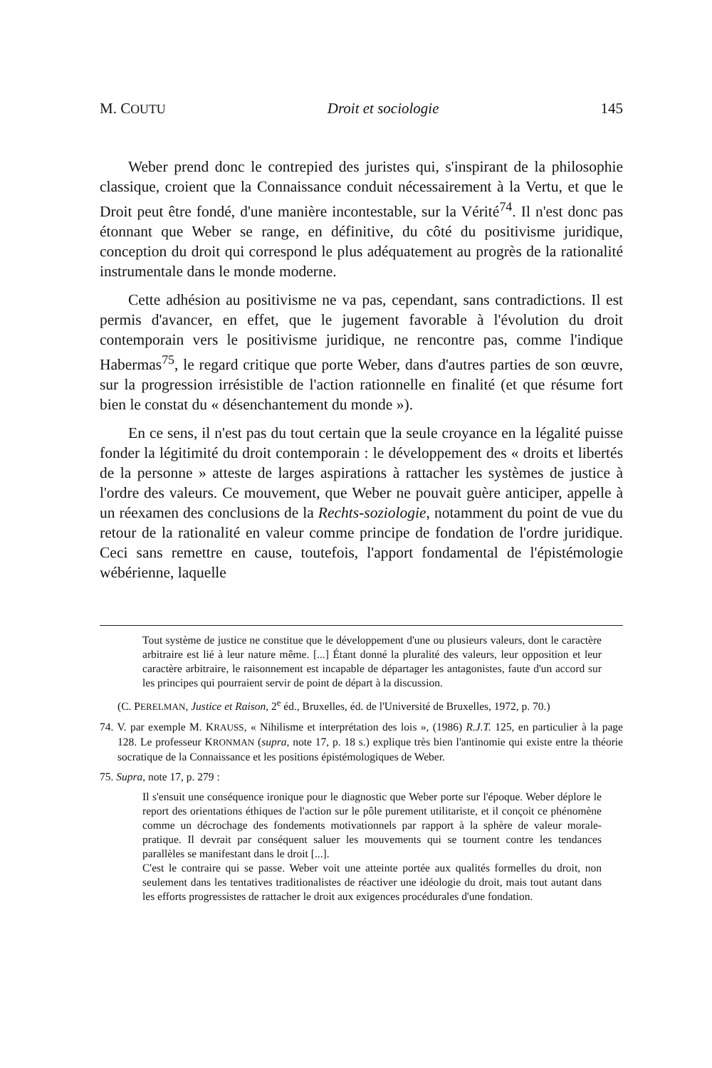M. COUTU Droit et sociologie 145
Weber prend donc le contrepied des juristes qui, s'inspirant de la philosophie classique, croient que la Connaissance conduit nécessairement à la Vertu, et que le Droit peut être fondé, d'une manière incontestable, sur la Vérité<sup>74</sup>. Il n'est donc pas étonnant que Weber se range, en définitive, du côté du positivisme juridique, conception du droit qui correspond le plus adéquatement au progrès de la rationalité instrumentale dans le monde moderne.
Cette adhésion au positivisme ne va pas, cependant, sans contradictions. Il est permis d'avancer, en effet, que le jugement favorable à l'évolution du droit contemporain vers le positivisme juridique, ne rencontre pas, comme l'indique Habermas<sup>75</sup>, le regard critique que porte Weber, dans d'autres parties de son œuvre, sur la progression irrésistible de l'action rationnelle en finalité (et que résume fort bien le constat du « désenchantement du monde »).
En ce sens, il n'est pas du tout certain que la seule croyance en la légalité puisse fonder la légitimité du droit contemporain : le développement des « droits et libertés de la personne » atteste de larges aspirations à rattacher les systèmes de justice à l'ordre des valeurs. Ce mouvement, que Weber ne pouvait guère anticiper, appelle à un réexamen des conclusions de la Rechts-soziologie, notamment du point de vue du retour de la rationalité en valeur comme principe de fondation de l'ordre juridique. Ceci sans remettre en cause, toutefois, l'apport fondamental de l'épistémologie wébérienne, laquelle
Tout système de justice ne constitue que le développement d'une ou plusieurs valeurs, dont le caractère arbitraire est lié à leur nature même. [...] Étant donné la pluralité des valeurs, leur opposition et leur caractère arbitraire, le raisonnement est incapable de départager les antagonistes, faute d'un accord sur les principes qui pourraient servir de point de départ à la discussion.
(C. PERELMAN, Justice et Raison, 2<sup>e</sup> éd., Bruxelles, éd. de l'Université de Bruxelles, 1972, p. 70.)
74. V. par exemple M. KRAUSS, « Nihilisme et interprétation des lois », (1986) R.J.T. 125, en particulier à la page 128. Le professeur KRONMAN (supra, note 17, p. 18 s.) explique très bien l'antinomie qui existe entre la théorie socratique de la Connaissance et les positions épistémologiques de Weber.
75. Supra, note 17, p. 279 :
Il s'ensuit une conséquence ironique pour le diagnostic que Weber porte sur l'époque. Weber déplore le report des orientations éthiques de l'action sur le pôle purement utilitariste, et il conçoit ce phénomène comme un décrochage des fondements motivationnels par rapport à la sphère de valeur morale-pratique. Il devrait par conséquent saluer les mouvements qui se tournent contre les tendances parallèles se manifestant dans le droit [...].
C'est le contraire qui se passe. Weber voit une atteinte portée aux qualités formelles du droit, non seulement dans les tentatives traditionalistes de réactiver une idéologie du droit, mais tout autant dans les efforts progressistes de rattacher le droit aux exigences procédurales d'une fondation.